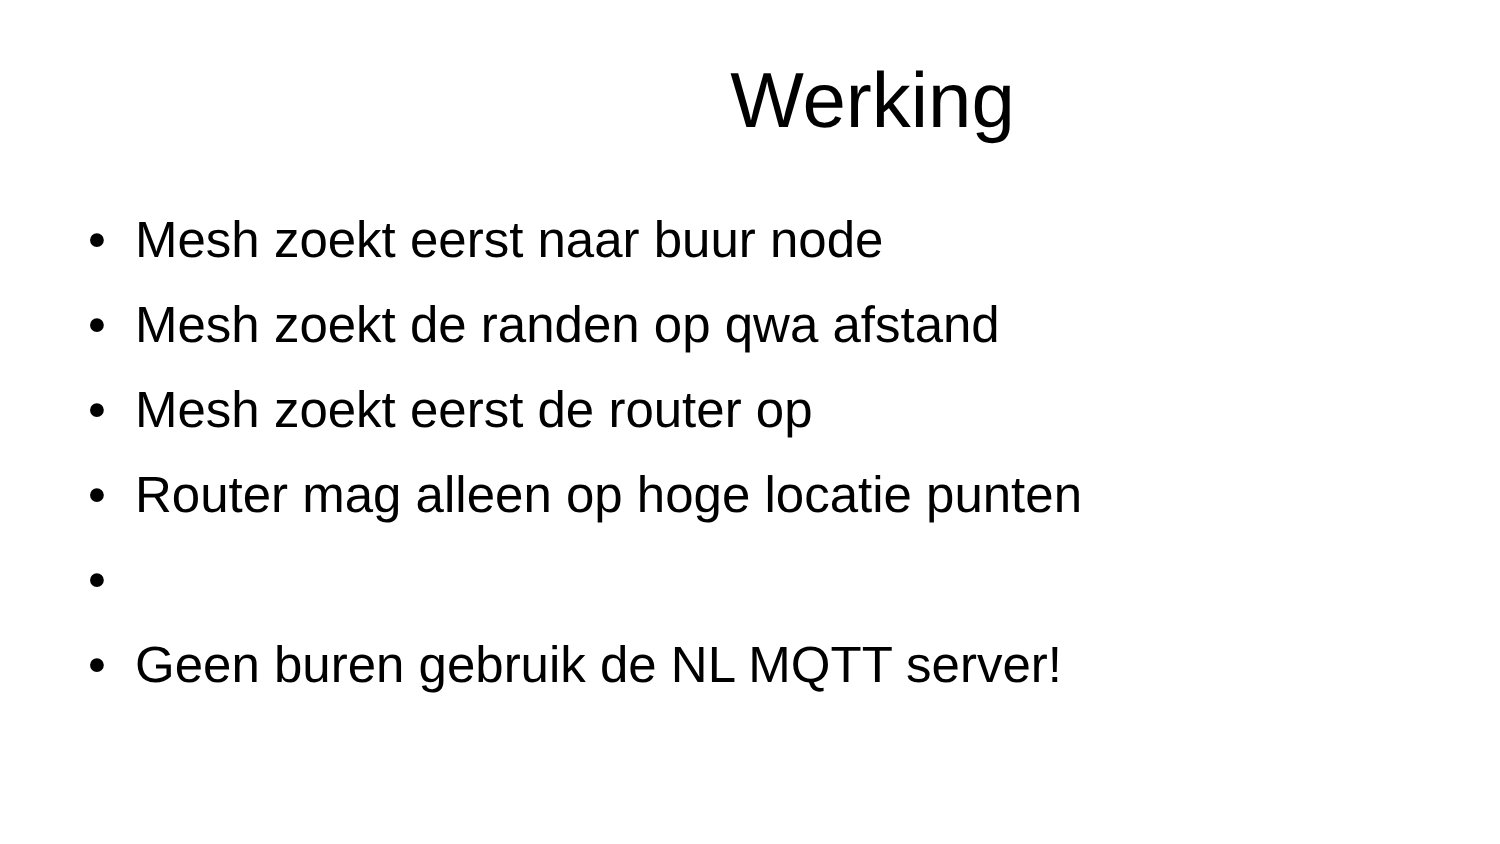Werking
• Mesh zoekt eerst naar buur node
• Mesh zoekt de randen op qwa afstand
• Mesh zoekt eerst de router op
• Router mag alleen op hoge locatie punten
•
• Geen buren gebruik de NL MQTT server!